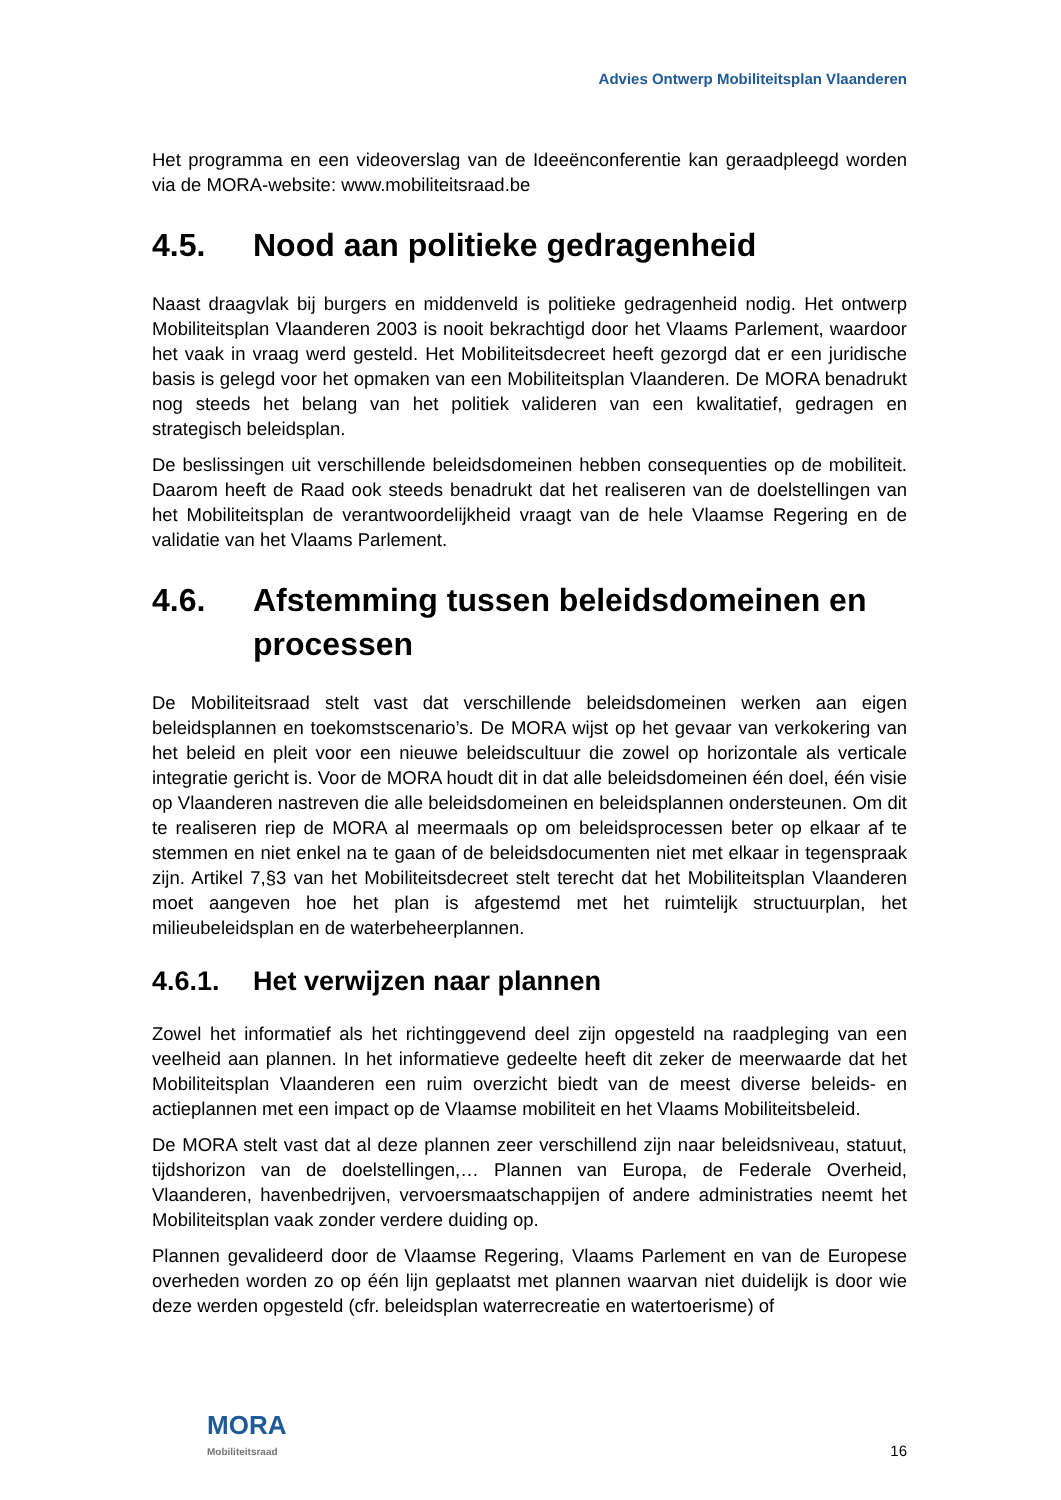Advies Ontwerp Mobiliteitsplan Vlaanderen
Het programma en een videoverslag van de Ideeënconferentie kan geraadpleegd worden via de MORA-website: www.mobiliteitsraad.be
4.5. Nood aan politieke gedragenheid
Naast draagvlak bij burgers en middenveld is politieke gedragenheid nodig. Het ontwerp Mobiliteitsplan Vlaanderen 2003 is nooit bekrachtigd door het Vlaams Parlement, waardoor het vaak in vraag werd gesteld. Het Mobiliteitsdecreet heeft gezorgd dat er een juridische basis is gelegd voor het opmaken van een Mobiliteitsplan Vlaanderen. De MORA benadrukt nog steeds het belang van het politiek valideren van een kwalitatief, gedragen en strategisch beleidsplan.
De beslissingen uit verschillende beleidsdomeinen hebben consequenties op de mobiliteit. Daarom heeft de Raad ook steeds benadrukt dat het realiseren van de doelstellingen van het Mobiliteitsplan de verantwoordelijkheid vraagt van de hele Vlaamse Regering en de validatie van het Vlaams Parlement.
4.6. Afstemming tussen beleidsdomeinen en processen
De Mobiliteitsraad stelt vast dat verschillende beleidsdomeinen werken aan eigen beleidsplannen en toekomstscenario’s. De MORA wijst op het gevaar van verkokering van het beleid en pleit voor een nieuwe beleidscultuur die zowel op horizontale als verticale integratie gericht is. Voor de MORA houdt dit in dat alle beleidsdomeinen één doel, één visie op Vlaanderen nastreven die alle beleidsdomeinen en beleidsplannen ondersteunen. Om dit te realiseren riep de MORA al meermaals op om beleidsprocessen beter op elkaar af te stemmen en niet enkel na te gaan of de beleidsdocumenten niet met elkaar in tegenspraak zijn. Artikel 7,§3 van het Mobiliteitsdecreet stelt terecht dat het Mobiliteitsplan Vlaanderen moet aangeven hoe het plan is afgestemd met het ruimtelijk structuurplan, het milieubeleidsplan en de waterbeheerplannen.
4.6.1. Het verwijzen naar plannen
Zowel het informatief als het richtinggevend deel zijn opgesteld na raadpleging van een veelheid aan plannen. In het informatieve gedeelte heeft dit zeker de meerwaarde dat het Mobiliteitsplan Vlaanderen een ruim overzicht biedt van de meest diverse beleids- en actieplannen met een impact op de Vlaamse mobiliteit en het Vlaams Mobiliteitsbeleid.
De MORA stelt vast dat al deze plannen zeer verschillend zijn naar beleidsniveau, statuut, tijdshorizon van de doelstellingen,… Plannen van Europa, de Federale Overheid, Vlaanderen, havenbedrijven, vervoersmaatschappijen of andere administraties neemt het Mobiliteitsplan vaak zonder verdere duiding op.
Plannen gevalideerd door de Vlaamse Regering, Vlaams Parlement en van de Europese overheden worden zo op één lijn geplaatst met plannen waarvan niet duidelijk is door wie deze werden opgesteld (cfr. beleidsplan waterrecreatie en watertoerisme) of
MORA
Mobiliteitsraad
16